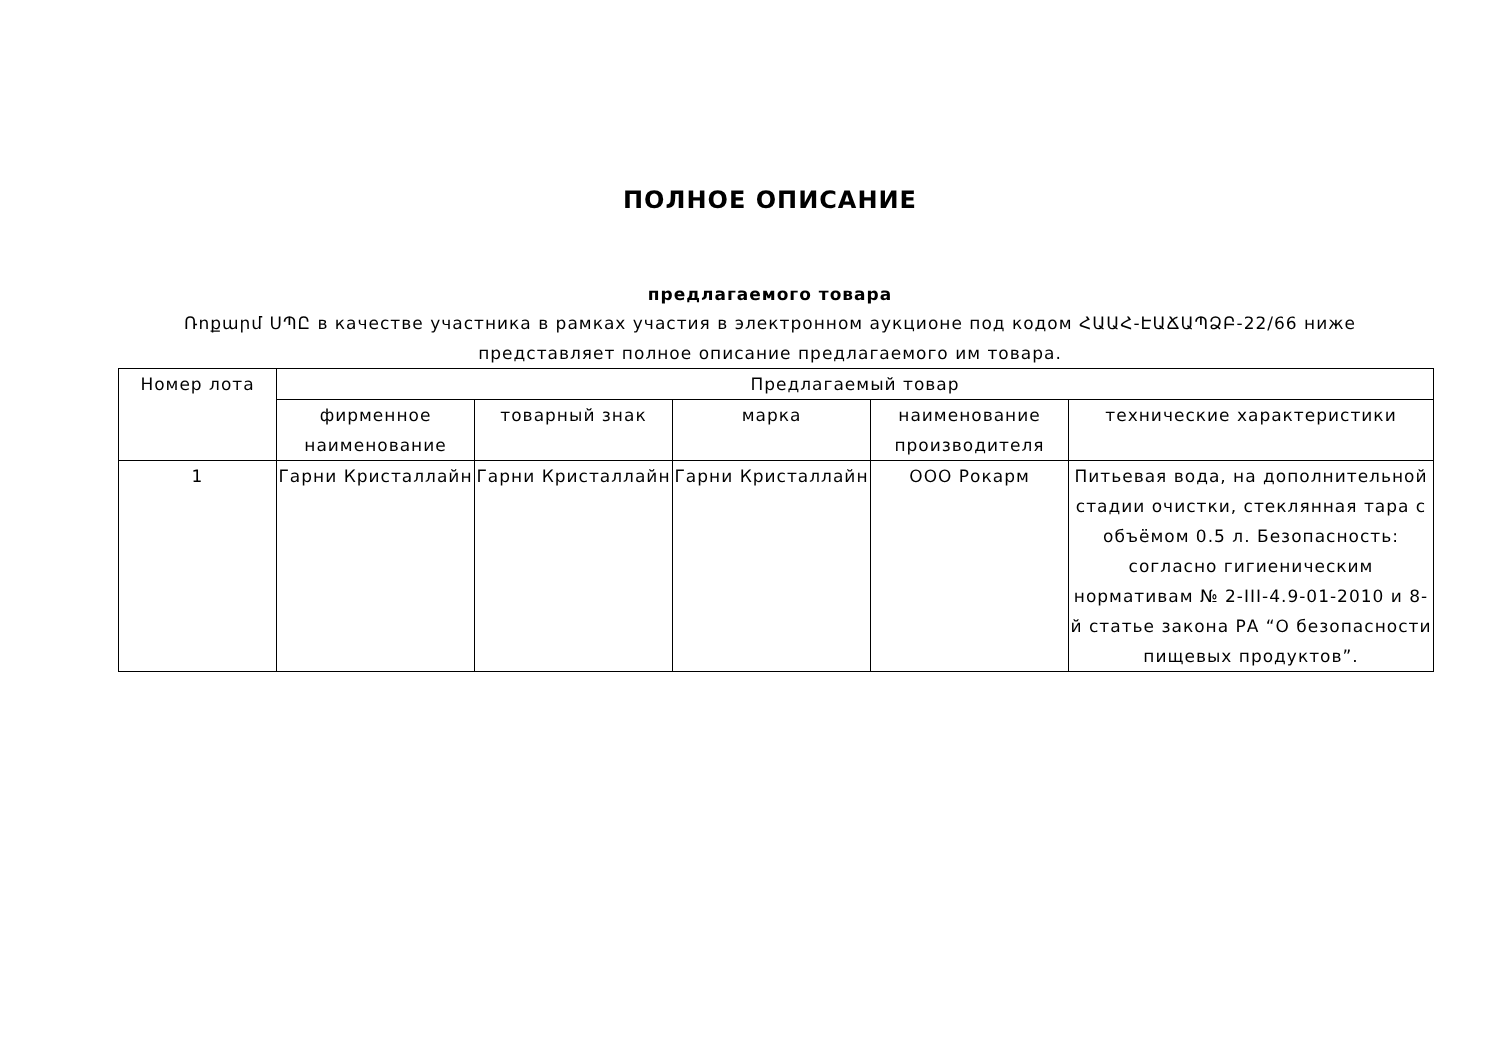ПОЛНОЕ ОПИСАНИЕ
предлагаемого товара
Ռոքարմ ՍՊԸ в качестве участника в рамках участия в электронном аукционе под кодом ՀԱԱՀ-ԷԱՃԱՊՁԲ-22/66 ниже
представляет полное описание предлагаемого им товара.
| Номер лота | Предлагаемый товар | | | | |
| --- | --- | --- | --- | --- | --- |
| | фирменное наименование | товарный знак | марка | наименование производителя | технические характеристики |
| 1 | Гарни Кристаллайн | Гарни Кристаллайн | Гарни Кристаллайн | ООО Рокарм | Питьевая вода, на дополнительной стадии очистки, стеклянная тара с объёмом 0.5 л. Безопасность: согласно гигиеническим нормативам № 2-III-4.9-01-2010 и 8-й статье закона РА “О безопасности пищевых продуктов”. |